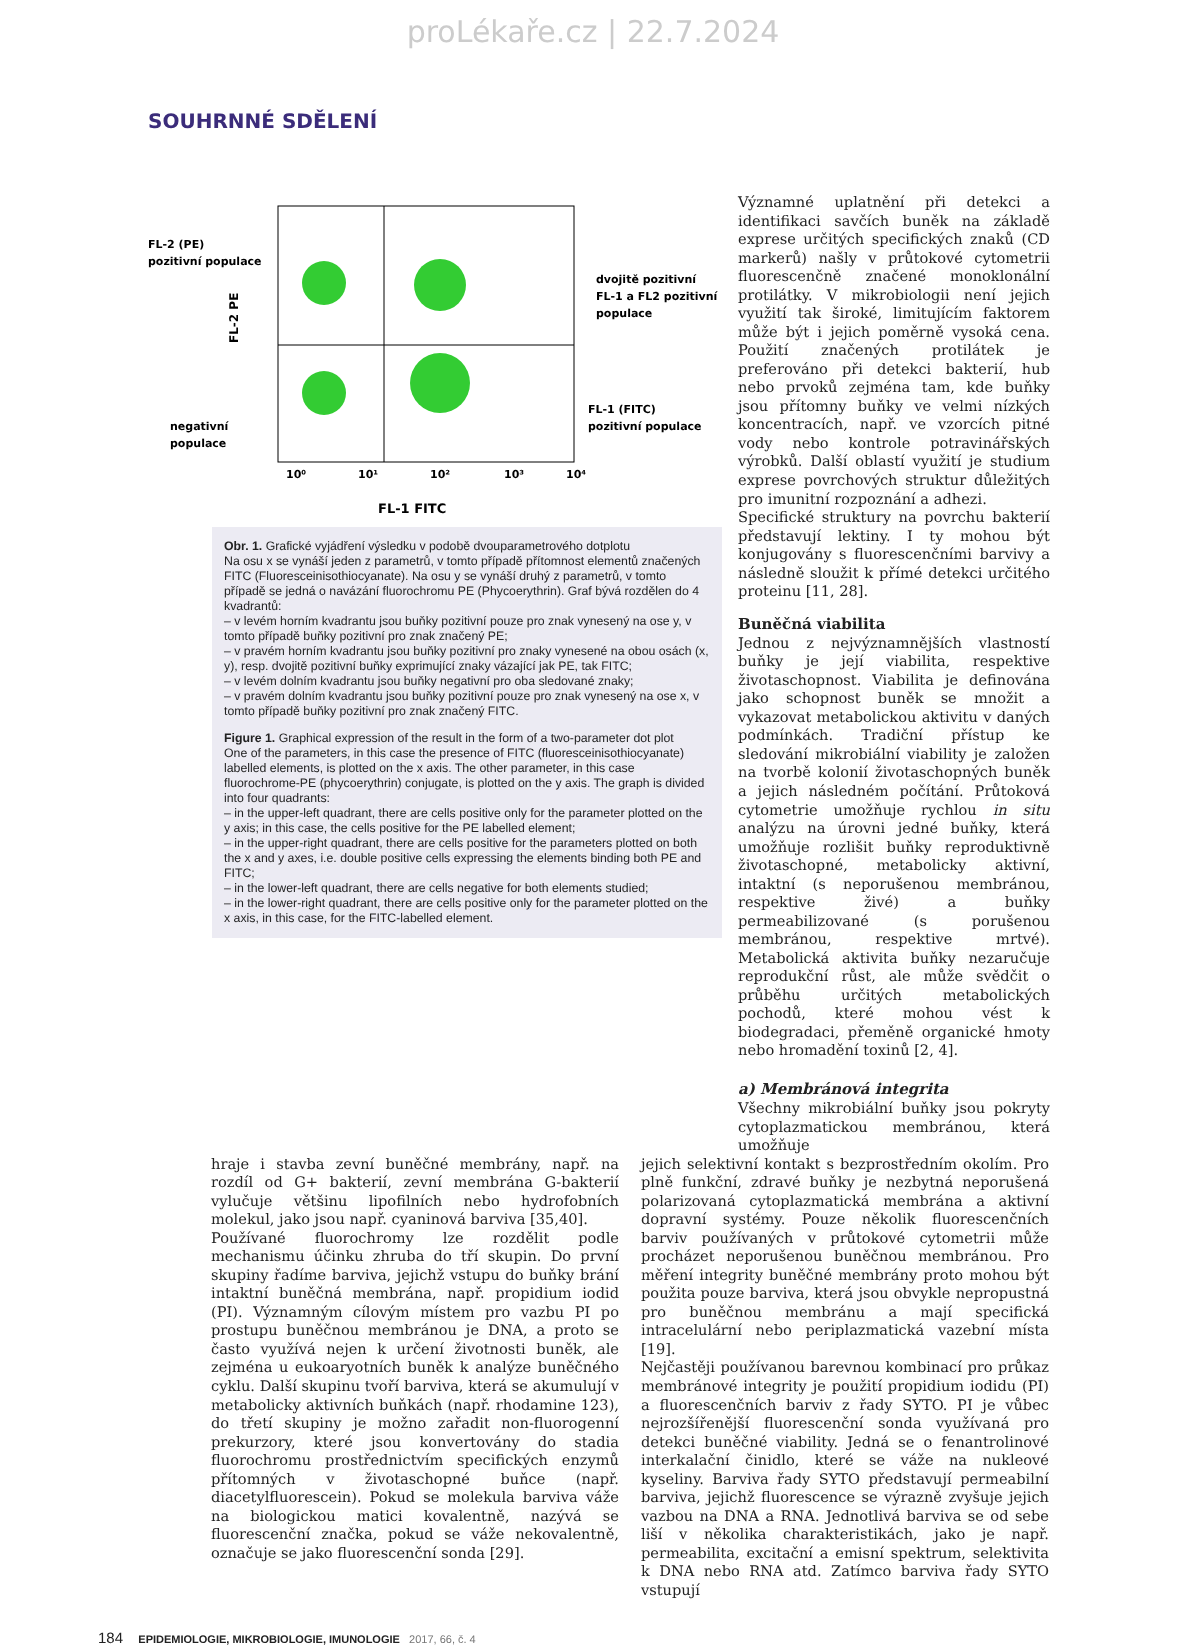proLékaře.cz | 22.7.2024
SOUHRNNÉ SDĚLENÍ
FL-2 (PE)
pozitivní populace
negativní
populace
dvojitě pozitivní
FL-1 a FL2 pozitivní
populace
FL-1 (FITC)
pozitivní populace
10⁰
10¹
10²
10³
10⁴
FL-1 FITC
FL-2 PE
Obr. 1. Grafické vyjádření výsledku v podobě dvouparametrového dotplotu
Na osu x se vynáší jeden z parametrů, v tomto případě přítomnost elementů značených FITC (Fluoresceinisothiocyanate). Na osu y se vynáší druhý z parametrů, v tomto případě se jedná o navázání fluorochromu PE (Phycoerythrin). Graf bývá rozdělen do 4 kvadrantů:
– v levém horním kvadrantu jsou buňky pozitivní pouze pro znak vynesený na ose y, v tomto případě buňky pozitivní pro znak značený PE;
– v pravém horním kvadrantu jsou buňky pozitivní pro znaky vynesené na obou osách (x, y), resp. dvojitě pozitivní buňky exprimující znaky vázající jak PE, tak FITC;
– v levém dolním kvadrantu jsou buňky negativní pro oba sledované znaky;
– v pravém dolním kvadrantu jsou buňky pozitivní pouze pro znak vynesený na ose x, v tomto případě buňky pozitivní pro znak značený FITC.
Figure 1. Graphical expression of the result in the form of a two-parameter dot plot
One of the parameters, in this case the presence of FITC (fluoresceinisothiocyanate) labelled elements, is plotted on the x axis. The other parameter, in this case fluorochrome-PE (phycoerythrin) conjugate, is plotted on the y axis. The graph is divided into four quadrants:
– in the upper-left quadrant, there are cells positive only for the parameter plotted on the y axis; in this case, the cells positive for the PE labelled element;
– in the upper-right quadrant, there are cells positive for the parameters plotted on both the x and y axes, i.e. double positive cells expressing the elements binding both PE and FITC;
– in the lower-left quadrant, there are cells negative for both elements studied;
– in the lower-right quadrant, there are cells positive only for the parameter plotted on the x axis, in this case, for the FITC-labelled element.
Významné uplatnění při detekci a identifikaci savčích buněk na základě exprese určitých specifických znaků (CD markerů) našly v průtokové cytometrii fluorescenčně značené monoklonální protilátky. V mikrobiologii není jejich využití tak široké, limitujícím faktorem může být i jejich poměrně vysoká cena. Použití značených protilátek je preferováno při detekci bakterií, hub nebo prvoků zejména tam, kde buňky jsou přítomny buňky ve velmi nízkých koncentracích, např. ve vzorcích pitné vody nebo kontrole potravinářských výrobků. Další oblastí využití je studium exprese povrchových struktur důležitých pro imunitní rozpoznání a adhezi.
Specifické struktury na povrchu bakterií představují lektiny. I ty mohou být konjugovány s fluorescenčními barvivy a následně sloužit k přímé detekci určitého proteinu [11, 28].
Buněčná viabilita
Jednou z nejvýznamnějších vlastností buňky je její viabilita, respektive životaschopnost. Viabilita je definována jako schopnost buněk se množit a vykazovat metabolickou aktivitu v daných podmínkách. Tradiční přístup ke sledování mikrobiální viability je založen na tvorbě kolonií životaschopných buněk a jejich následném počítání. Průtoková cytometrie umožňuje rychlou in situ analýzu na úrovni jedné buňky, která umožňuje rozlišit buňky reproduktivně životaschopné, metabolicky aktivní, intaktní (s neporušenou membránou, respektive živé) a buňky permeabilizované (s porušenou membránou, respektive mrtvé). Metabolická aktivita buňky nezaručuje reprodukční růst, ale může svědčit o průběhu určitých metabolických pochodů, které mohou vést k biodegradaci, přeměně organické hmoty nebo hromadění toxinů [2, 4].
a) Membránová integrita
Všechny mikrobiální buňky jsou pokryty cytoplazmatickou membránou, která umožňuje
hraje i stavba zevní buněčné membrány, např. na rozdíl od G+ bakterií, zevní membrána G-bakterií vylučuje většinu lipofilních nebo hydrofobních molekul, jako jsou např. cyaninová barviva [35,40].
Používané fluorochromy lze rozdělit podle mechanismu účinku zhruba do tří skupin. Do první skupiny řadíme barviva, jejichž vstupu do buňky brání intaktní buněčná membrána, např. propidium iodid (PI). Významným cílovým místem pro vazbu PI po prostupu buněčnou membránou je DNA, a proto se často využívá nejen k určení životnosti buněk, ale zejména u eukoaryotních buněk k analýze buněčného cyklu. Další skupinu tvoří barviva, která se akumulují v metabolicky aktivních buňkách (např. rhodamine 123), do třetí skupiny je možno zařadit non-fluorogenní prekurzory, které jsou konvertovány do stadia fluorochromu prostřednictvím specifických enzymů přítomných v životaschopné buňce (např. diacetylfluorescein). Pokud se molekula barviva váže na biologickou matici kovalentně, nazývá se fluorescenční značka, pokud se váže nekovalentně, označuje se jako fluorescenční sonda [29].
jejich selektivní kontakt s bezprostředním okolím. Pro plně funkční, zdravé buňky je nezbytná neporušená polarizovaná cytoplazmatická membrána a aktivní dopravní systémy. Pouze několik fluorescenčních barviv používaných v průtokové cytometrii může procházet neporušenou buněčnou membránou. Pro měření integrity buněčné membrány proto mohou být použita pouze barviva, která jsou obvykle nepropustná pro buněčnou membránu a mají specifická intracelulární nebo periplazmatická vazební místa [19].
Nejčastěji používanou barevnou kombinací pro průkaz membránové integrity je použití propidium iodidu (PI) a fluorescenčních barviv z řady SYTO. PI je vůbec nejrozšířenější fluorescenční sonda využívaná pro detekci buněčné viability. Jedná se o fenantrolinové interkalační činidlo, které se váže na nukleové kyseliny. Barviva řady SYTO představují permeabilní barviva, jejichž fluorescence se výrazně zvyšuje jejich vazbou na DNA a RNA. Jednotlivá barviva se od sebe liší v několika charakteristikách, jako je např. permeabilita, excitační a emisní spektrum, selektivita k DNA nebo RNA atd. Zatímco barviva řady SYTO vstupují
184 EPIDEMIOLOGIE, MIKROBIOLOGIE, IMUNOLOGIE 2017, 66, č. 4